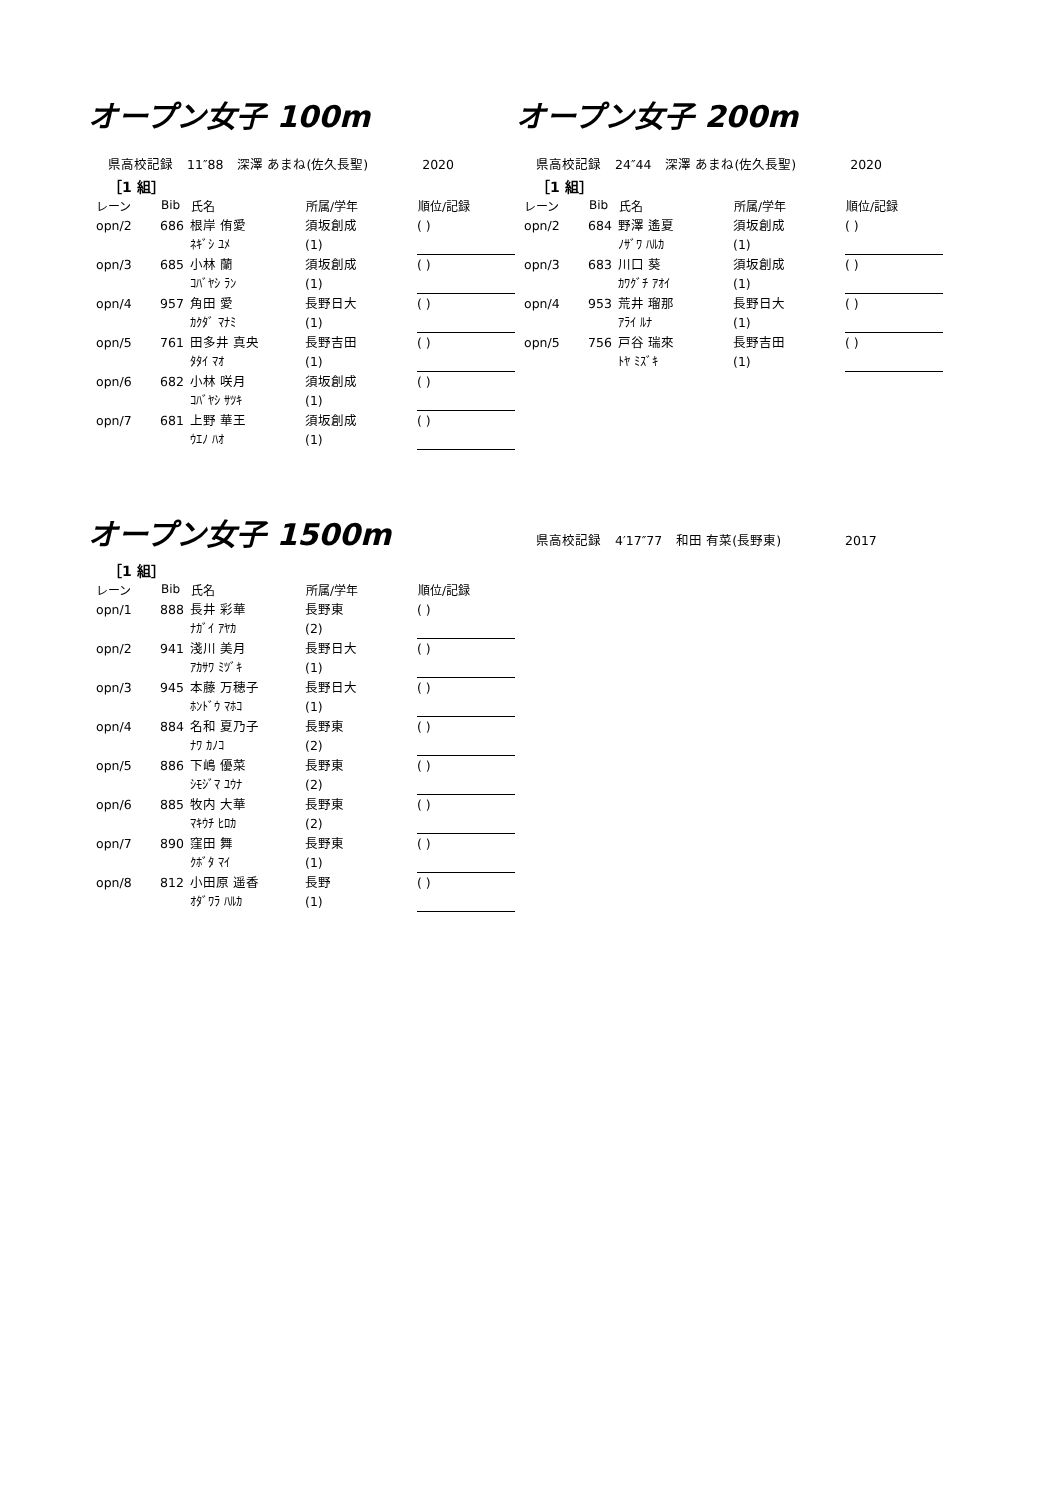オープン女子 100m
県高校記録 11″88 深澤 あまね(佐久長聖) 2020
［1 組］
| レーン | Bib | 氏名 | 所属/学年 | 順位/記録 |
| --- | --- | --- | --- | --- |
| opn/2 | 686 | 根岸 侑愛 | 須坂創成 | ( ) |
| | | ﾈｷﾞｼ ﾕﾒ | (1) | |
| opn/3 | 685 | 小林 蘭 | 須坂創成 | ( ) |
| | | ｺﾊﾞﾔｼ ﾗﾝ | (1) | |
| opn/4 | 957 | 角田 愛 | 長野日大 | ( ) |
| | | ｶｸﾀﾞ ﾏﾅﾐ | (1) | |
| opn/5 | 761 | 田多井 真央 | 長野吉田 | ( ) |
| | | ﾀﾀｲ ﾏｵ | (1) | |
| opn/6 | 682 | 小林 咲月 | 須坂創成 | ( ) |
| | | ｺﾊﾞﾔｼ ｻﾂｷ | (1) | |
| opn/7 | 681 | 上野 華王 | 須坂創成 | ( ) |
| | | ｳｴﾉ ﾊｵ | (1) | |
オープン女子 200m
県高校記録 24″44 深澤 あまね(佐久長聖) 2020
［1 組］
| レーン | Bib | 氏名 | 所属/学年 | 順位/記録 |
| --- | --- | --- | --- | --- |
| opn/2 | 684 | 野澤 遙夏 | 須坂創成 | ( ) |
| | | ﾉｻﾞﾜ ﾊﾙｶ | (1) | |
| opn/3 | 683 | 川口 葵 | 須坂創成 | ( ) |
| | | ｶﾜｸﾞﾁ ｱｵｲ | (1) | |
| opn/4 | 953 | 荒井 瑠那 | 長野日大 | ( ) |
| | | ｱﾗｲ ﾙﾅ | (1) | |
| opn/5 | 756 | 戸谷 瑞來 | 長野吉田 | ( ) |
| | | ﾄﾔ ﾐｽﾞｷ | (1) | |
オープン女子 1500m
［1 組］
| レーン | Bib | 氏名 | 所属/学年 | 順位/記録 |
| --- | --- | --- | --- | --- |
| opn/1 | 888 | 長井 彩華 | 長野東 | ( ) |
| | | ﾅｶﾞｲ ｱﾔｶ | (2) | |
| opn/2 | 941 | 淺川 美月 | 長野日大 | ( ) |
| | | ｱｶｻﾜ ﾐﾂﾞｷ | (1) | |
| opn/3 | 945 | 本藤 万穂子 | 長野日大 | ( ) |
| | | ﾎﾝﾄﾞｳ ﾏﾎｺ | (1) | |
| opn/4 | 884 | 名和 夏乃子 | 長野東 | ( ) |
| | | ﾅﾜ ｶﾉｺ | (2) | |
| opn/5 | 886 | 下嶋 優菜 | 長野東 | ( ) |
| | | ｼﾓｼﾞﾏ ﾕｳﾅ | (2) | |
| opn/6 | 885 | 牧内 大華 | 長野東 | ( ) |
| | | ﾏｷｳﾁ ﾋﾛｶ | (2) | |
| opn/7 | 890 | 窪田 舞 | 長野東 | ( ) |
| | | ｸﾎﾞﾀ ﾏｲ | (1) | |
| opn/8 | 812 | 小田原 遥香 | 長野 | ( ) |
| | | ｵﾀﾞﾜﾗ ﾊﾙｶ | (1) | |
県高校記録 4′17″77 和田 有菜(長野東) 2017